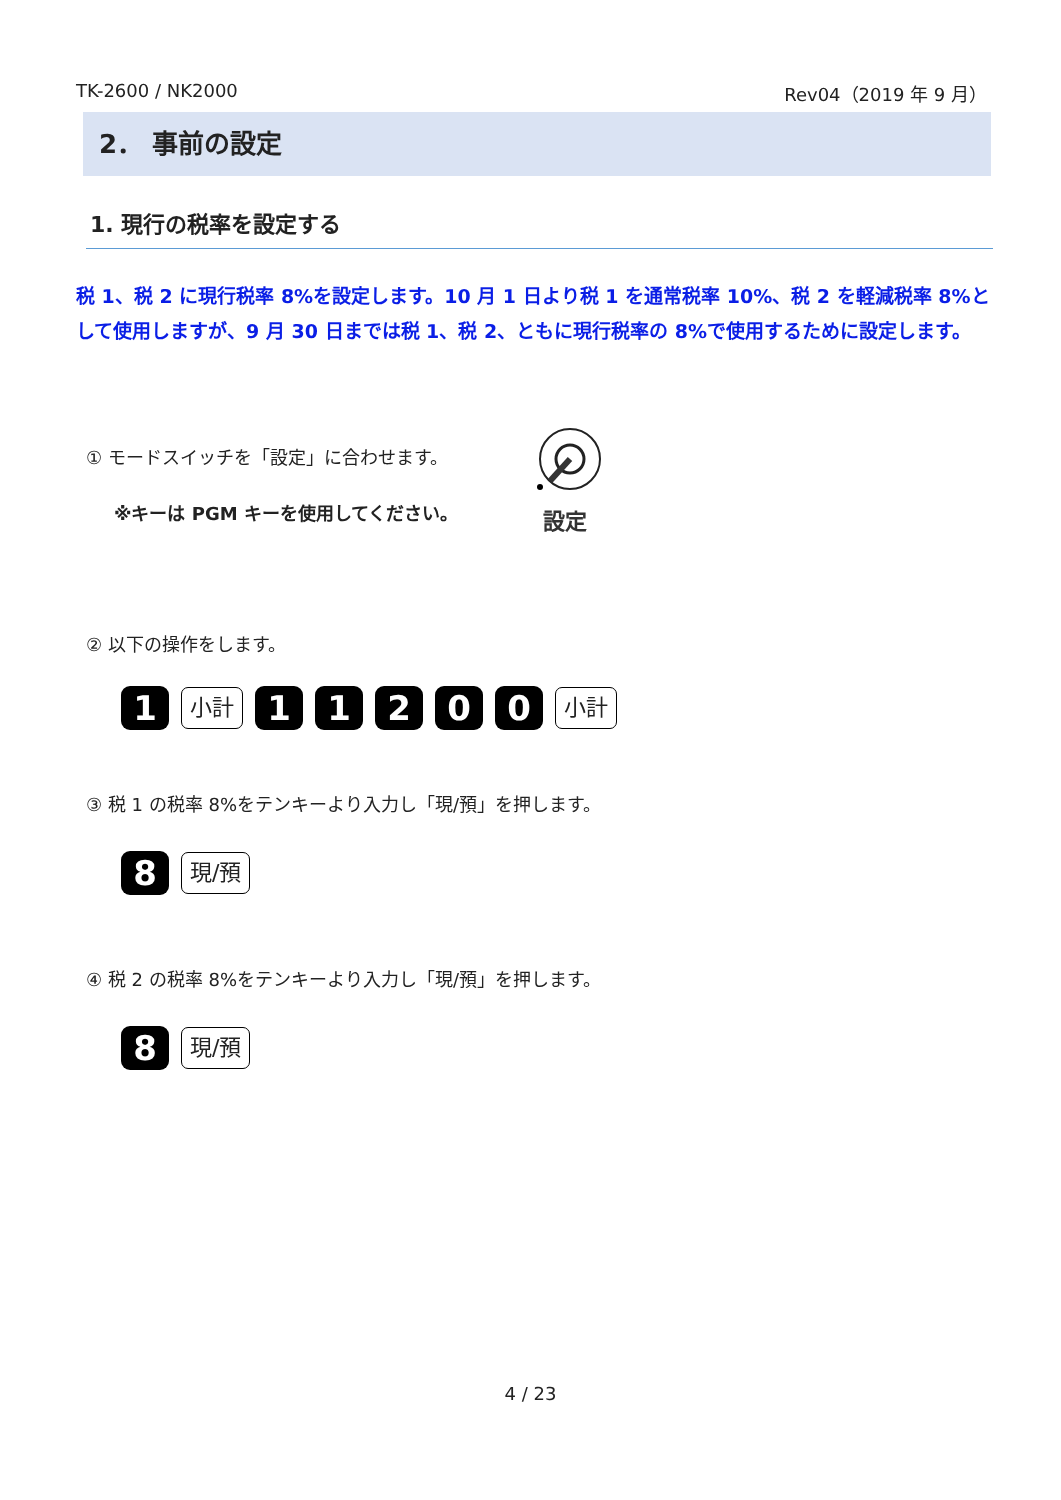TK-2600 / NK2000 Rev04（2019 年 9 月）
2． 事前の設定
1. 現行の税率を設定する
税 1、税 2 に現行税率 8%を設定します。10 月 1 日より税 1 を通常税率 10%、税 2 を軽減税率 8%として使用しますが、9 月 30 日までは税 1、税 2、ともに現行税率の 8%で使用するために設定します。
① モードスイッチを「設定」に合わせます。
※キーは PGM キーを使用してください。
設定
② 以下の操作をします。
1 小計 11200 小計
③ 税 1 の税率 8%をテンキーより入力し「現/預」を押します。
8 現/預
④ 税 2 の税率 8%をテンキーより入力し「現/預」を押します。
8 現/預
4 / 23